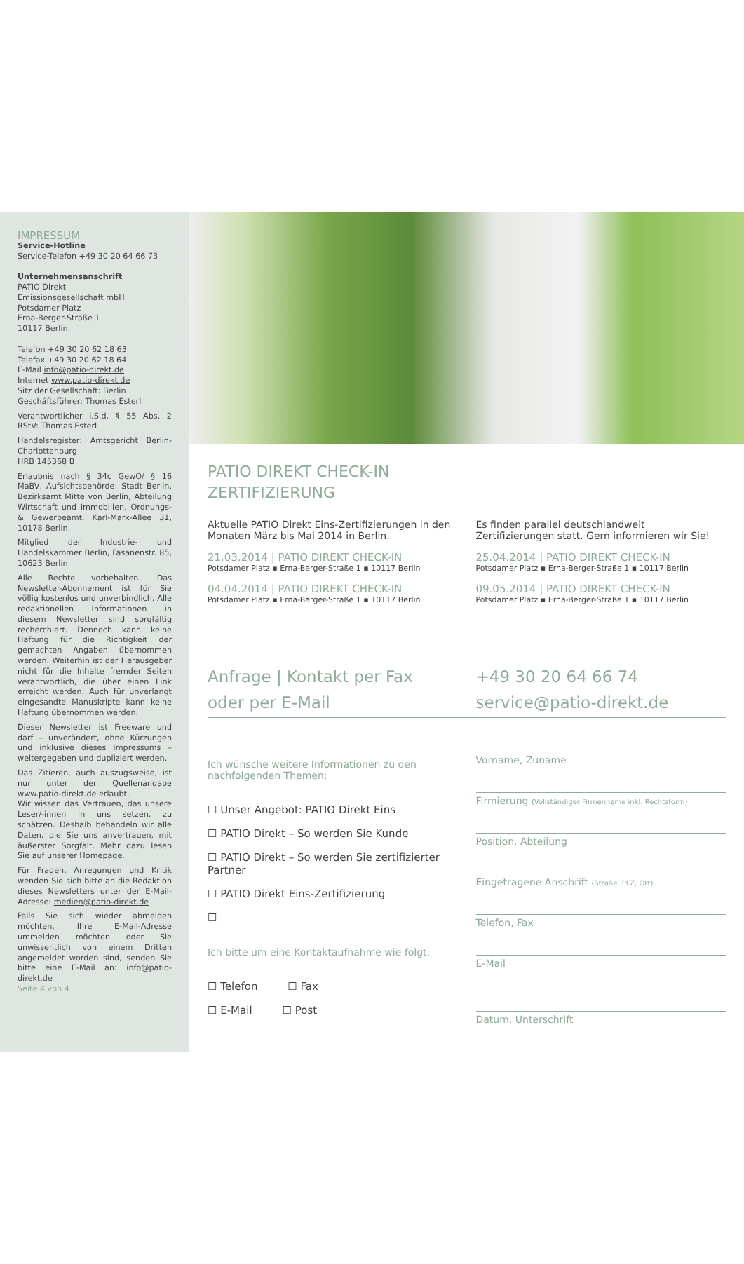IMPRESSUM
Service-Hotline
Service-Telefon +49 30 20 64 66 73
Unternehmensanschrift
PATIO Direkt
Emissionsgesellschaft mbH
Potsdamer Platz
Erna-Berger-Straße 1
10117 Berlin
Telefon +49 30 20 62 18 63
Telefax +49 30 20 62 18 64
E-Mail info@patio-direkt.de
Internet www.patio-direkt.de
Sitz der Gesellschaft: Berlin
Geschäftsführer: Thomas Esterl
Verantwortlicher i.S.d. § 55 Abs. 2 RStV: Thomas Esterl
Handelsregister: Amtsgericht Berlin-Charlottenburg
HRB 145368 B
Erlaubnis nach § 34c GewO/ § 16 MaBV, Aufsichtsbehörde: Stadt Berlin, Bezirksamt Mitte von Berlin, Abteilung Wirtschaft und Immobilien, Ordnungs- & Gewerbeamt, Karl-Marx-Allee 31, 10178 Berlin
Mitglied der Industrie- und Handelskammer Berlin, Fasanenstr. 85, 10623 Berlin
Alle Rechte vorbehalten. Das Newsletter-Abonnement ist für Sie völlig kostenlos und unverbindlich. Alle redaktionellen Informationen in diesem Newsletter sind sorgfältig recherchiert. Dennoch kann keine Haftung für die Richtigkeit der gemachten Angaben übernommen werden. Weiterhin ist der Herausgeber nicht für die Inhalte fremder Seiten verantwortlich, die über einen Link erreicht werden. Auch für unverlangt eingesandte Manuskripte kann keine Haftung übernommen werden.
Dieser Newsletter ist Freeware und darf – unverändert, ohne Kürzungen und inklusive dieses Impressums – weitergegeben und dupliziert werden.
Das Zitieren, auch auszugsweise, ist nur unter der Quellenangabe www.patio-direkt.de erlaubt.
Wir wissen das Vertrauen, das unsere Leser/-innen in uns setzen, zu schätzen. Deshalb behandeln wir alle Daten, die Sie uns anvertrauen, mit äußerster Sorgfalt. Mehr dazu lesen Sie auf unserer Homepage.
Für Fragen, Anregungen und Kritik wenden Sie sich bitte an die Redaktion dieses Newsletters unter der E-Mail-Adresse: medien@patio-direkt.de
Falls Sie sich wieder abmelden möchten, Ihre E-Mail-Adresse ummelden möchten oder Sie unwissentlich von einem Dritten angemeldet worden sind, senden Sie bitte eine E-Mail an: info@patio-direkt.de
Seite 4 von 4
PATIO DIREKT CHECK-IN
ZERTIFIZIERUNG
Aktuelle PATIO Direkt Eins-Zertifizierungen in den Monaten März bis Mai 2014 in Berlin.
21.03.2014 | PATIO DIREKT CHECK-IN
Potsdamer Platz ▪ Erna-Berger-Straße 1 ▪ 10117 Berlin
04.04.2014 | PATIO DIREKT CHECK-IN
Potsdamer Platz ▪ Erna-Berger-Straße 1 ▪ 10117 Berlin
Es finden parallel deutschlandweit Zertifizierungen statt. Gern informieren wir Sie!
25.04.2014 | PATIO DIREKT CHECK-IN
Potsdamer Platz ▪ Erna-Berger-Straße 1 ▪ 10117 Berlin
09.05.2014 | PATIO DIREKT CHECK-IN
Potsdamer Platz ▪ Erna-Berger-Straße 1 ▪ 10117 Berlin
Anfrage | Kontakt per Fax
oder per E-Mail
+49 30 20 64 66 74
service@patio-direkt.de
Ich wünsche weitere Informationen zu den nachfolgenden Themen:
☐ Unser Angebot: PATIO Direkt Eins
☐ PATIO Direkt – So werden Sie Kunde
☐ PATIO Direkt – So werden Sie zertifizierter Partner
☐ PATIO Direkt Eins-Zertifizierung
☐
Ich bitte um eine Kontaktaufnahme wie folgt:
☐ Telefon ☐ Fax
☐ E-Mail ☐ Post
Vorname, Zuname
Firmierung (Vollständiger Firmenname inkl. Rechtsform)
Position, Abteilung
Eingetragene Anschrift (Straße, PLZ, Ort)
Telefon, Fax
E-Mail
Datum, Unterschrift